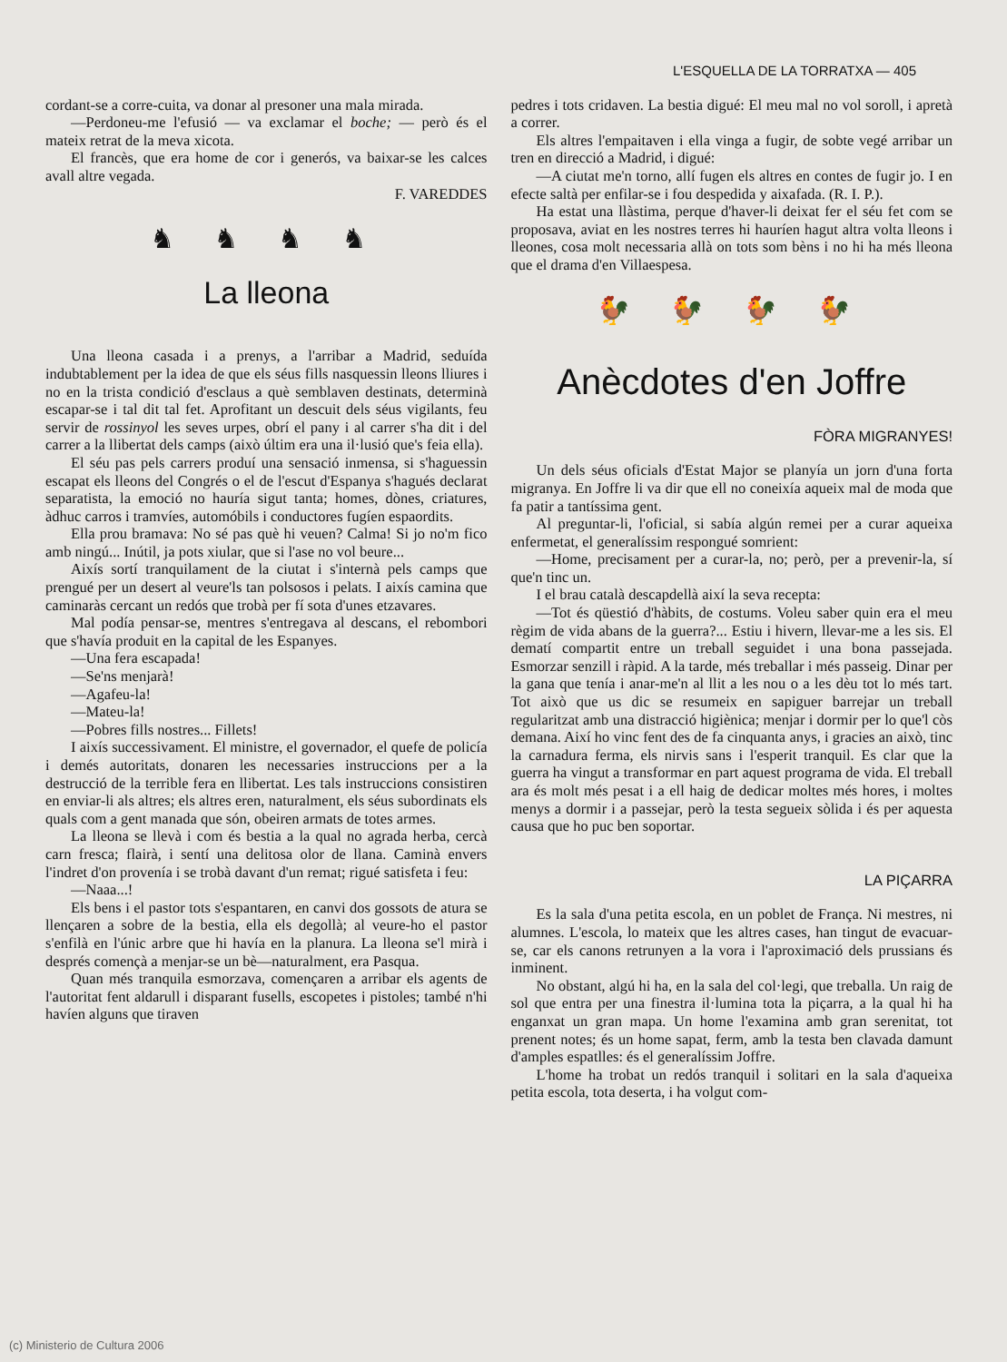L'ESQUELLA DE LA TORRATXA — 405
cordant-se a corre-cuita, va donar al presoner una mala mirada.
—Perdoneu-me l'efusió — va exclamar el boche; — però és el mateix retrat de la meva xicota.
El francès, que era home de cor i generós, va baixar-se les calces avall altre vegada.
F. VAREDDES
♞ ♞ ♞ ♞
La lleona
Una lleona casada i a prenys, a l'arribar a Madrid, seduída indubtablement per la idea de que els séus fills nasquessin lleons lliures i no en la trista condició d'esclaus a què semblaven destinats, determinà escapar-se i tal dit tal fet. Aprofitant un descuit dels séus vigilants, feu servir de rossinyol les seves urpes, obrí el pany i al carrer s'ha dit i del carrer a la llibertat dels camps (això últim era una il·lusió que's feia ella).
El séu pas pels carrers produí una sensació inmensa, si s'haguessin escapat els lleons del Congrés o el de l'escut d'Espanya s'hagués declarat separatista, la emoció no hauría sigut tanta; homes, dònes, criatures, àdhuc carros i tramvíes, automóbils i conductores fugíen espaordits.
Ella prou bramava: No sé pas què hi veuen? Calma! Si jo no'm fico amb ningú... Inútil, ja pots xiular, que si l'ase no vol beure...
Aixís sortí tranquilament de la ciutat i s'internà pels camps que prengué per un desert al veure'ls tan polsosos i pelats. I aixís camina que caminaràs cercant un redós que trobà per fí sota d'unes etzavares.
Mal podía pensar-se, mentres s'entregava al descans, el rebombori que s'havía produit en la capital de les Espanyes.
—Una fera escapada!
—Se'ns menjarà!
—Agafeu-la!
—Mateu-la!
—Pobres fills nostres... Fillets!
I aixís successivament. El ministre, el governador, el quefe de policía i demés autoritats, donaren les necessaries instruccions per a la destrucció de la terrible fera en llibertat. Les tals instruccions consistiren en enviar-li als altres; els altres eren, naturalment, els séus subordinats els quals com a gent manada que són, obeiren armats de totes armes.
La lleona se llevà i com és bestia a la qual no agrada herba, cercà carn fresca; flairà, i sentí una delitosa olor de llana. Caminà envers l'indret d'on provenía i se trobà davant d'un remat; rigué satisfeta i feu:
—Naaa...!
Els bens i el pastor tots s'espantaren, en canvi dos gossots de atura se llençaren a sobre de la bestia, ella els degollà; al veure-ho el pastor s'enfilà en l'únic arbre que hi havía en la planura. La lleona se'l mirà i després començà a menjar-se un bè—naturalment, era Pasqua.
Quan més tranquila esmorzava, començaren a arribar els agents de l'autoritat fent aldarull i disparant fusells, escopetes i pistoles; també n'hi havíen alguns que tiraven
pedres i tots cridaven. La bestia digué: El meu mal no vol soroll, i apretà a correr.
Els altres l'empaitaven i ella vinga a fugir, de sobte vegé arribar un tren en direcció a Madrid, i digué:
—A ciutat me'n torno, allí fugen els altres en contes de fugir jo. I en efecte saltà per enfilar-se i fou despedida y aixafada. (R. I. P.).
Ha estat una llàstima, perque d'haver-li deixat fer el séu fet com se proposava, aviat en les nostres terres hi hauríen hagut altra volta lleons i lleones, cosa molt necessaria allà on tots som bèns i no hi ha més lleona que el drama d'en Villaespesa.
🐓 🐓 🐓 🐓
Anècdotes d'en Joffre
FÒRA MIGRANYES!
Un dels séus oficials d'Estat Major se planyía un jorn d'una forta migranya. En Joffre li va dir que ell no coneixía aqueix mal de moda que fa patir a tantíssima gent.
Al preguntar-li, l'oficial, si sabía algún remei per a curar aqueixa enfermetat, el generalíssim respongué somrient:
—Home, precisament per a curar-la, no; però, per a prevenir-la, sí que'n tinc un.
I el brau català descapdellà així la seva recepta:
—Tot és qüestió d'hàbits, de costums. Voleu saber quin era el meu règim de vida abans de la guerra?... Estiu i hivern, llevar-me a les sis. El dematí compartit entre un treball seguidet i una bona passejada. Esmorzar senzill i ràpid. A la tarde, més treballar i més passeig. Dinar per la gana que tenía i anar-me'n al llit a les nou o a les dèu tot lo més tart. Tot això que us dic se resumeix en sapiguer barrejar un treball regularitzat amb una distracció higiènica; menjar i dormir per lo que'l còs demana. Així ho vinc fent des de fa cinquanta anys, i gracies an això, tinc la carnadura ferma, els nirvis sans i l'esperit tranquil. Es clar que la guerra ha vingut a transformar en part aquest programa de vida. El treball ara és molt més pesat i a ell haig de dedicar moltes més hores, i moltes menys a dormir i a passejar, però la testa segueix sòlida i és per aquesta causa que ho puc ben soportar.
LA PIÇARRA
Es la sala d'una petita escola, en un poblet de França. Ni mestres, ni alumnes. L'escola, lo mateix que les altres cases, han tingut de evacuar-se, car els canons retrunyen a la vora i l'aproximació dels prussians és inminent.
No obstant, algú hi ha, en la sala del col·legi, que treballa. Un raig de sol que entra per una finestra il·lumina tota la piçarra, a la qual hi ha enganxat un gran mapa. Un home l'examina amb gran serenitat, tot prenent notes; és un home sapat, ferm, amb la testa ben clavada damunt d'amples espatlles: és el generalíssim Joffre.
L'home ha trobat un redós tranquil i solitari en la sala d'aqueixa petita escola, tota deserta, i ha volgut com-
(c) Ministerio de Cultura 2006